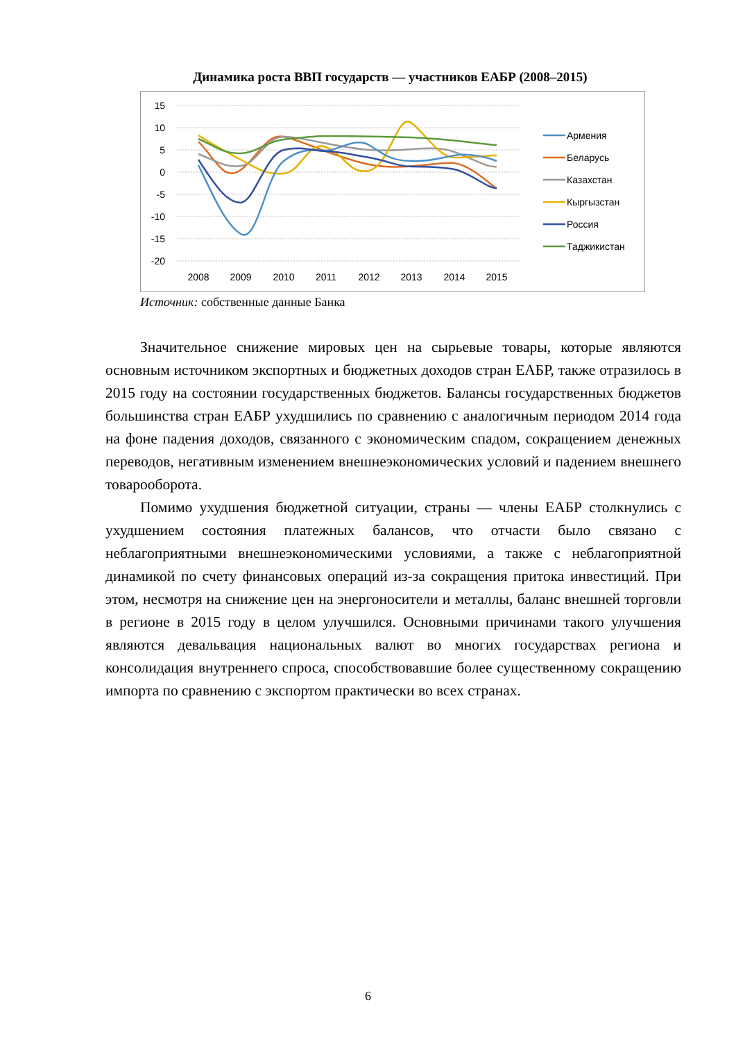Динамика роста ВВП государств — участников ЕАБР (2008–2015)
15
10
5
0
-5
-10
-15
-20
2008
2009
2010
2011
2012
2013
2014
2015
Армения
Беларусь
Казахстан
Кыргызстан
Россия
Таджикистан
Источник: собственные данные Банка
Значительное снижение мировых цен на сырьевые товары, которые являются основным источником экспортных и бюджетных доходов стран ЕАБР, также отразилось в 2015 году на состоянии государственных бюджетов. Балансы государственных бюджетов большинства стран ЕАБР ухудшились по сравнению с аналогичным периодом 2014 года на фоне падения доходов, связанного с экономическим спадом, сокращением денежных переводов, негативным изменением внешнеэкономических условий и падением внешнего товарооборота.
Помимо ухудшения бюджетной ситуации, страны — члены ЕАБР столкнулись с ухудшением состояния платежных балансов, что отчасти было связано с неблагоприятными внешнеэкономическими условиями, а также с неблагоприятной динамикой по счету финансовых операций из-за сокращения притока инвестиций. При этом, несмотря на снижение цен на энергоносители и металлы, баланс внешней торговли в регионе в 2015 году в целом улучшился. Основными причинами такого улучшения являются девальвация национальных валют во многих государствах региона и консолидация внутреннего спроса, способствовавшие более существенному сокращению импорта по сравнению с экспортом практически во всех странах.
6